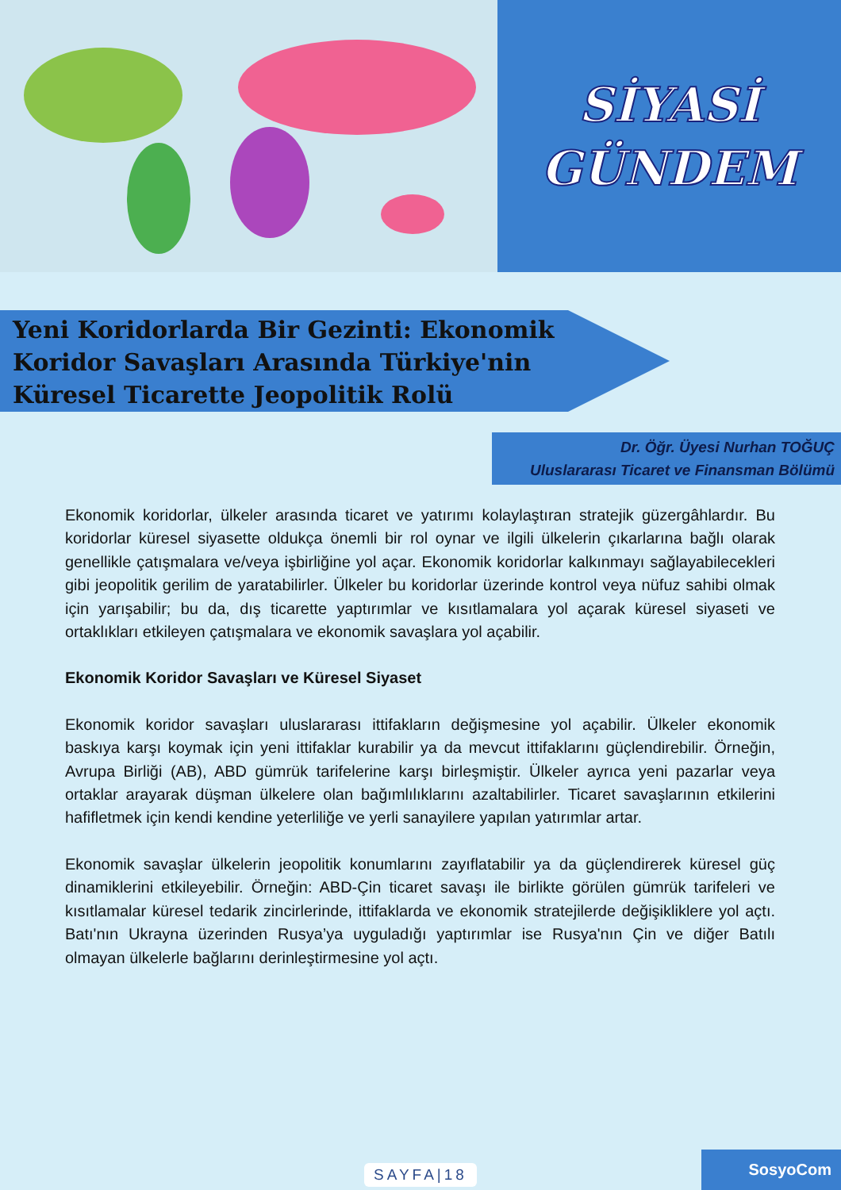SİYASİ
GÜNDEM
Yeni Koridorlarda Bir Gezinti: Ekonomik Koridor Savaşları Arasında Türkiye'nin Küresel Ticarette Jeopolitik Rolü
Dr. Öğr. Üyesi Nurhan TOĞUÇ
Uluslararası Ticaret ve Finansman Bölümü
Ekonomik koridorlar, ülkeler arasında ticaret ve yatırımı kolaylaştıran stratejik güzergâhlardır. Bu koridorlar küresel siyasette oldukça önemli bir rol oynar ve ilgili ülkelerin çıkarlarına bağlı olarak genellikle çatışmalara ve/veya işbirliğine yol açar. Ekonomik koridorlar kalkınmayı sağlayabilecekleri gibi jeopolitik gerilim de yaratabilirler. Ülkeler bu koridorlar üzerinde kontrol veya nüfuz sahibi olmak için yarışabilir; bu da, dış ticarette yaptırımlar ve kısıtlamalara yol açarak küresel siyaseti ve ortaklıkları etkileyen çatışmalara ve ekonomik savaşlara yol açabilir.
Ekonomik Koridor Savaşları ve Küresel Siyaset
Ekonomik koridor savaşları uluslararası ittifakların değişmesine yol açabilir. Ülkeler ekonomik baskıya karşı koymak için yeni ittifaklar kurabilir ya da mevcut ittifaklarını güçlendirebilir. Örneğin, Avrupa Birliği (AB), ABD gümrük tarifelerine karşı birleşmiştir. Ülkeler ayrıca yeni pazarlar veya ortaklar arayarak düşman ülkelere olan bağımlılıklarını azaltabilirler. Ticaret savaşlarının etkilerini hafifletmek için kendi kendine yeterliliğe ve yerli sanayilere yapılan yatırımlar artar.
Ekonomik savaşlar ülkelerin jeopolitik konumlarını zayıflatabilir ya da güçlendirerek küresel güç dinamiklerini etkileyebilir. Örneğin: ABD-Çin ticaret savaşı ile birlikte görülen gümrük tarifeleri ve kısıtlamalar küresel tedarik zincirlerinde, ittifaklarda ve ekonomik stratejilerde değişikliklere yol açtı. Batı'nın Ukrayna üzerinden Rusya’ya uyguladığı yaptırımlar ise Rusya'nın Çin ve diğer Batılı olmayan ülkelerle bağlarını derinleştirmesine yol açtı.
SAYFA|18 SosyoCom